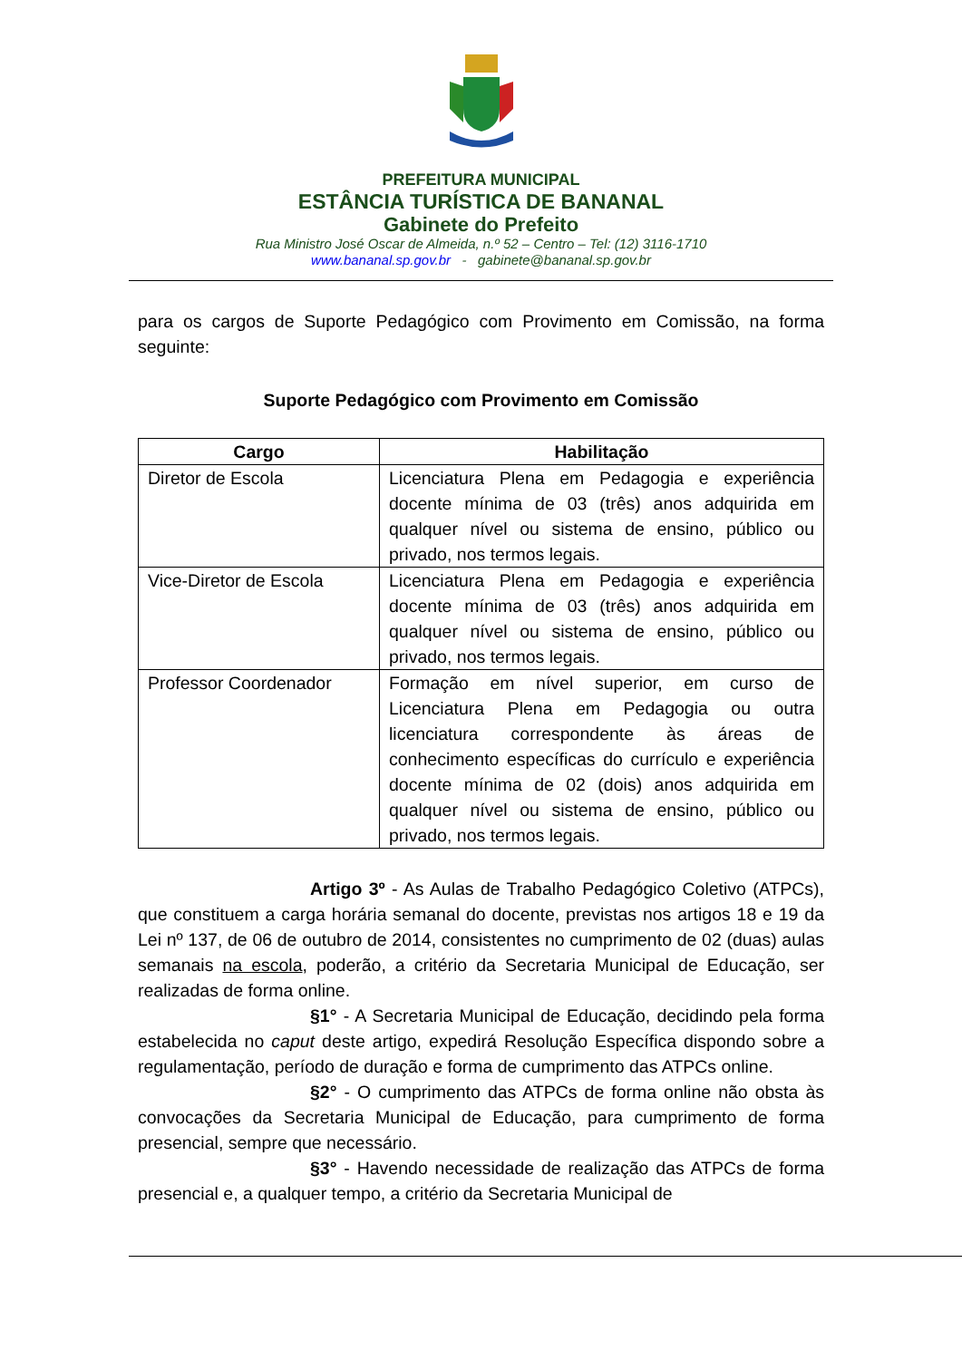PREFEITURA MUNICIPAL
ESTÂNCIA TURÍSTICA DE BANANAL
Gabinete do Prefeito
Rua Ministro José Oscar de Almeida, n.º 52 – Centro – Tel: (12) 3116-1710
www.bananal.sp.gov.br - gabinete@bananal.sp.gov.br
para os cargos de Suporte Pedagógico com Provimento em Comissão, na forma seguinte:
Suporte Pedagógico com Provimento em Comissão
| Cargo | Habilitação |
| --- | --- |
| Diretor de Escola | Licenciatura Plena em Pedagogia e experiência docente mínima de 03 (três) anos adquirida em qualquer nível ou sistema de ensino, público ou privado, nos termos legais. |
| Vice-Diretor de Escola | Licenciatura Plena em Pedagogia e experiência docente mínima de 03 (três) anos adquirida em qualquer nível ou sistema de ensino, público ou privado, nos termos legais. |
| Professor Coordenador | Formação em nível superior, em curso de Licenciatura Plena em Pedagogia ou outra licenciatura correspondente às áreas de conhecimento específicas do currículo e experiência docente mínima de 02 (dois) anos adquirida em qualquer nível ou sistema de ensino, público ou privado, nos termos legais. |
Artigo 3º - As Aulas de Trabalho Pedagógico Coletivo (ATPCs), que constituem a carga horária semanal do docente, previstas nos artigos 18 e 19 da Lei nº 137, de 06 de outubro de 2014, consistentes no cumprimento de 02 (duas) aulas semanais na escola, poderão, a critério da Secretaria Municipal de Educação, ser realizadas de forma online.
§1° - A Secretaria Municipal de Educação, decidindo pela forma estabelecida no caput deste artigo, expedirá Resolução Específica dispondo sobre a regulamentação, período de duração e forma de cumprimento das ATPCs online.
§2° - O cumprimento das ATPCs de forma online não obsta às convocações da Secretaria Municipal de Educação, para cumprimento de forma presencial, sempre que necessário.
§3° - Havendo necessidade de realização das ATPCs de forma presencial e, a qualquer tempo, a critério da Secretaria Municipal de